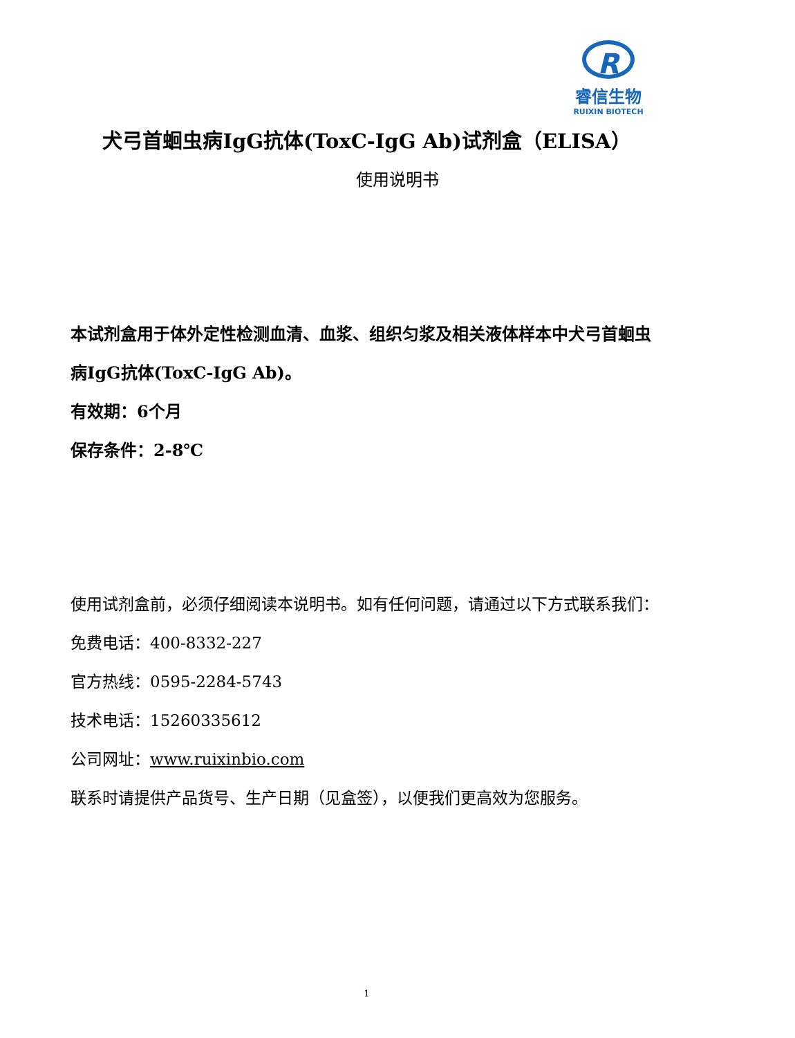R
睿信生物
RUIXIN BIOTECH
犬弓首蛔虫病IgG抗体(ToxC-IgG Ab)试剂盒（ELISA）
使用说明书
本试剂盒用于体外定性检测血清、血浆、组织匀浆及相关液体样本中犬弓首蛔虫病IgG抗体(ToxC-IgG Ab)。
有效期：6个月
保存条件：2-8℃
使用试剂盒前，必须仔细阅读本说明书。如有任何问题，请通过以下方式联系我们：
免费电话：400-8332-227
官方热线：0595-2284-5743
技术电话：15260335612
公司网址：www.ruixinbio.com
联系时请提供产品货号、生产日期（见盒签），以便我们更高效为您服务。
1